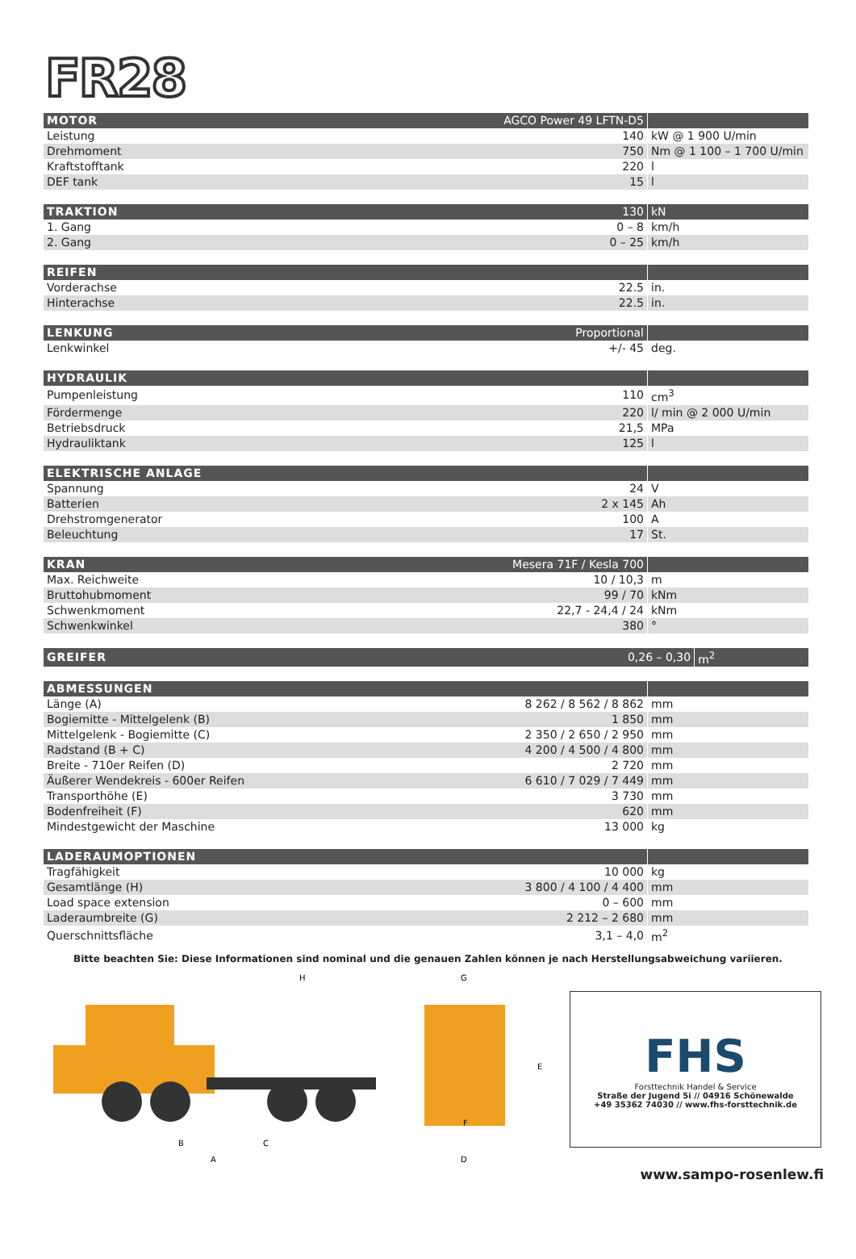FR28
| MOTOR | AGCO Power 49 LFTN-D5 | |
| --- | --- | --- |
| Leistung | 140 | kW @ 1 900 U/min |
| Drehmoment | 750 | Nm @ 1 100 – 1 700 U/min |
| Kraftstofftank | 220 | l |
| DEF tank | 15 | l |
| TRAKTION | 130 | kN |
| --- | --- | --- |
| 1. Gang | 0 – 8 | km/h |
| 2. Gang | 0 – 25 | km/h |
| REIFEN | | |
| --- | --- | --- |
| Vorderachse | 22.5 | in. |
| Hinterachse | 22.5 | in. |
| LENKUNG | Proportional | |
| --- | --- | --- |
| Lenkwinkel | +/- 45 | deg. |
| HYDRAULIK | | |
| --- | --- | --- |
| Pumpenleistung | 110 | cm<sup>3</sup> |
| Fördermenge | 220 | l/ min @ 2 000 U/min |
| Betriebsdruck | 21,5 | MPa |
| Hydrauliktank | 125 | l |
| ELEKTRISCHE ANLAGE | | |
| --- | --- | --- |
| Spannung | 24 | V |
| Batterien | 2 x 145 | Ah |
| Drehstromgenerator | 100 | A |
| Beleuchtung | 17 | St. |
| KRAN | Mesera 71F / Kesla 700 | |
| --- | --- | --- |
| Max. Reichweite | 10 / 10,3 | m |
| Bruttohubmoment | 99 / 70 | kNm |
| Schwenkmoment | 22,7 - 24,4 / 24 | kNm |
| Schwenkwinkel | 380 | ° |
| GREIFER | 0,26 – 0,30 | m<sup>2</sup> |
| --- | --- | --- |
| ABMESSUNGEN | | |
| --- | --- | --- |
| Länge (A) | 8 262 / 8 562 / 8 862 | mm |
| Bogiemitte - Mittelgelenk (B) | 1 850 | mm |
| Mittelgelenk - Bogiemitte (C) | 2 350 / 2 650 / 2 950 | mm |
| Radstand (B + C) | 4 200 / 4 500 / 4 800 | mm |
| Breite - 710er Reifen (D) | 2 720 | mm |
| Äußerer Wendekreis - 600er Reifen | 6 610 / 7 029 / 7 449 | mm |
| Transporthöhe (E) | 3 730 | mm |
| Bodenfreiheit (F) | 620 | mm |
| Mindestgewicht der Maschine | 13 000 | kg |
| LADERAUMOPTIONEN | | |
| --- | --- | --- |
| Tragfähigkeit | 10 000 | kg |
| Gesamtlänge (H) | 3 800 / 4 100 / 4 400 | mm |
| Load space extension | 0 – 600 | mm |
| Laderaumbreite (G) | 2 212 – 2 680 | mm |
| Querschnittsfläche | 3,1 – 4,0 | m<sup>2</sup> |
Bitte beachten Sie: Diese Informationen sind nominal und die genauen Zahlen können je nach Herstellungsabweichung variieren.
H
B
C
A
G
E
F
D
FHS
Forsttechnik Handel & Service
Straße der Jugend 5i // 04916 Schönewalde
+49 35362 74030 // www.fhs-forsttechnik.de
www.sampo-rosenlew.fi